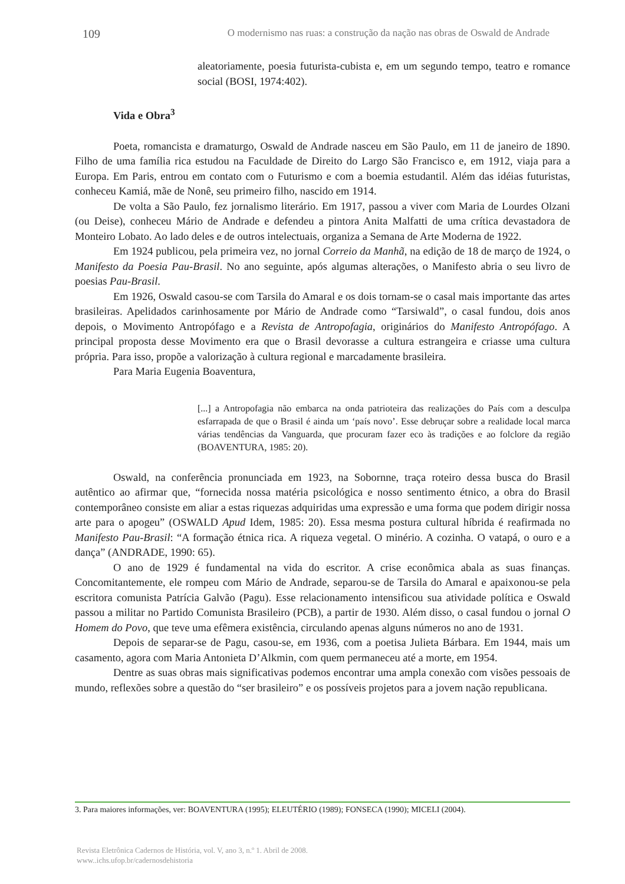109 O modernismo nas ruas: a construção da nação nas obras de Oswald de Andrade
aleatoriamente, poesia futurista-cubista e, em um segundo tempo, teatro e romance social (BOSI, 1974:402).
Vida e Obra<sup>3</sup>
Poeta, romancista e dramaturgo, Oswald de Andrade nasceu em São Paulo, em 11 de janeiro de 1890. Filho de uma família rica estudou na Faculdade de Direito do Largo São Francisco e, em 1912, viaja para a Europa. Em Paris, entrou em contato com o Futurismo e com a boemia estudantil. Além das idéias futuristas, conheceu Kamiá, mãe de Nonê, seu primeiro filho, nascido em 1914.
De volta a São Paulo, fez jornalismo literário. Em 1917, passou a viver com Maria de Lourdes Olzani (ou Deise), conheceu Mário de Andrade e defendeu a pintora Anita Malfatti de uma crítica devastadora de Monteiro Lobato. Ao lado deles e de outros intelectuais, organiza a Semana de Arte Moderna de 1922.
Em 1924 publicou, pela primeira vez, no jornal Correio da Manhã, na edição de 18 de março de 1924, o Manifesto da Poesia Pau-Brasil. No ano seguinte, após algumas alterações, o Manifesto abria o seu livro de poesias Pau-Brasil.
Em 1926, Oswald casou-se com Tarsila do Amaral e os dois tornam-se o casal mais importante das artes brasileiras. Apelidados carinhosamente por Mário de Andrade como “Tarsiwald”, o casal fundou, dois anos depois, o Movimento Antropófago e a Revista de Antropofagia, originários do Manifesto Antropófago. A principal proposta desse Movimento era que o Brasil devorasse a cultura estrangeira e criasse uma cultura própria. Para isso, propõe a valorização à cultura regional e marcadamente brasileira.
Para Maria Eugenia Boaventura,
[...] a Antropofagia não embarca na onda patrioteira das realizações do País com a desculpa esfarrapada de que o Brasil é ainda um ‘país novo’. Esse debruçar sobre a realidade local marca várias tendências da Vanguarda, que procuram fazer eco às tradições e ao folclore da região (BOAVENTURA, 1985: 20).
Oswald, na conferência pronunciada em 1923, na Sobornne, traça roteiro dessa busca do Brasil autêntico ao afirmar que, “fornecida nossa matéria psicológica e nosso sentimento étnico, a obra do Brasil contemporâneo consiste em aliar a estas riquezas adquiridas uma expressão e uma forma que podem dirigir nossa arte para o apogeu” (OSWALD Apud Idem, 1985: 20). Essa mesma postura cultural híbrida é reafirmada no Manifesto Pau-Brasil: “A formação étnica rica. A riqueza vegetal. O minério. A cozinha. O vatapá, o ouro e a dança” (ANDRADE, 1990: 65).
O ano de 1929 é fundamental na vida do escritor. A crise econômica abala as suas finanças. Concomitantemente, ele rompeu com Mário de Andrade, separou-se de Tarsila do Amaral e apaixonou-se pela escritora comunista Patrícia Galvão (Pagu). Esse relacionamento intensificou sua atividade política e Oswald passou a militar no Partido Comunista Brasileiro (PCB), a partir de 1930. Além disso, o casal fundou o jornal O Homem do Povo, que teve uma efêmera existência, circulando apenas alguns números no ano de 1931.
Depois de separar-se de Pagu, casou-se, em 1936, com a poetisa Julieta Bárbara. Em 1944, mais um casamento, agora com Maria Antonieta D’Alkmin, com quem permaneceu até a morte, em 1954.
Dentre as suas obras mais significativas podemos encontrar uma ampla conexão com visões pessoais de mundo, reflexões sobre a questão do “ser brasileiro” e os possíveis projetos para a jovem nação republicana.
3. Para maiores informações, ver: BOAVENTURA (1995); ELEUTÉRIO (1989); FONSECA (1990); MICELI (2004).
Revista Eletrônica Cadernos de História, vol. V, ano 3, n.º 1. Abril de 2008.
www..ichs.ufop.br/cadernosdehistoria